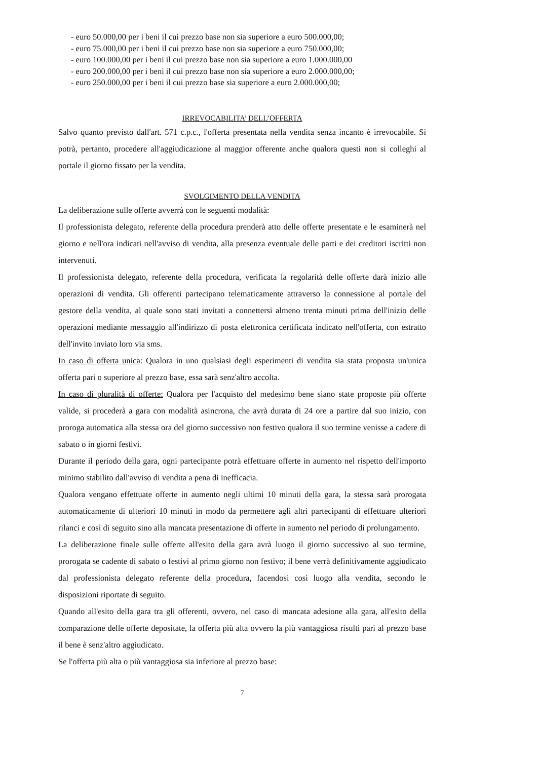- euro 50.000,00 per i beni il cui prezzo base non sia superiore a euro 500.000,00;
- euro 75.000,00 per i beni il cui prezzo base non sia superiore a euro 750.000,00;
- euro 100.000,00 per i beni il cui prezzo base non sia superiore a euro 1.000.000,00
- euro 200.000,00 per i beni il cui prezzo base non sia superiore a euro 2.000.000,00;
- euro 250.000,00 per i beni il cui prezzo base sia superiore a euro 2.000.000,00;
IRREVOCABILITA’ DELL’OFFERTA
Salvo quanto previsto dall'art. 571 c.p.c., l'offerta presentata nella vendita senza incanto è irrevocabile. Si potrà, pertanto, procedere all'aggiudicazione al maggior offerente anche qualora questi non si colleghi al portale il giorno fissato per la vendita.
SVOLGIMENTO DELLA VENDITA
La deliberazione sulle offerte avverrà con le seguenti modalità:
Il professionista delegato, referente della procedura prenderà atto delle offerte presentate e le esaminerà nel giorno e nell'ora indicati nell'avviso di vendita, alla presenza eventuale delle parti e dei creditori iscritti non intervenuti.
Il professionista delegato, referente della procedura, verificata la regolarità delle offerte darà inizio alle operazioni di vendita. Gli offerenti partecipano telematicamente attraverso la connessione al portale del gestore della vendita, al quale sono stati invitati a connettersi almeno trenta minuti prima dell'inizio delle operazioni mediante messaggio all'indirizzo di posta elettronica certificata indicato nell'offerta, con estratto dell'invito inviato loro via sms.
In caso di offerta unica: Qualora in uno qualsiasi degli esperimenti di vendita sia stata proposta un'unica offerta pari o superiore al prezzo base, essa sarà senz'altro accolta.
In caso di pluralità di offerte: Qualora per l'acquisto del medesimo bene siano state proposte più offerte valide, si procederà a gara con modalità asincrona, che avrà durata di 24 ore a partire dal suo inizio, con proroga automatica alla stessa ora del giorno successivo non festivo qualora il suo termine venisse a cadere di sabato o in giorni festivi.
Durante il periodo della gara, ogni partecipante potrà effettuare offerte in aumento nel rispetto dell'importo minimo stabilito dall'avviso di vendita a pena di inefficacia.
Qualora vengano effettuate offerte in aumento negli ultimi 10 minuti della gara, la stessa sarà prorogata automaticamente di ulteriori 10 minuti in modo da permettere agli altri partecipanti di effettuare ulteriori rilanci e così di seguito sino alla mancata presentazione di offerte in aumento nel periodo di prolungamento.
La deliberazione finale sulle offerte all'esito della gara avrà luogo il giorno successivo al suo termine, prorogata se cadente di sabato o festivi al primo giorno non festivo; il bene verrà definitivamente aggiudicato dal professionista delegato referente della procedura, facendosi così luogo alla vendita, secondo le disposizioni riportate di seguito.
Quando all'esito della gara tra gli offerenti, ovvero, nel caso di mancata adesione alla gara, all'esito della comparazione delle offerte depositate, la offerta più alta ovvero la più vantaggiosa risulti pari al prezzo base il bene è senz'altro aggiudicato.
Se l'offerta più alta o più vantaggiosa sia inferiore al prezzo base:
7